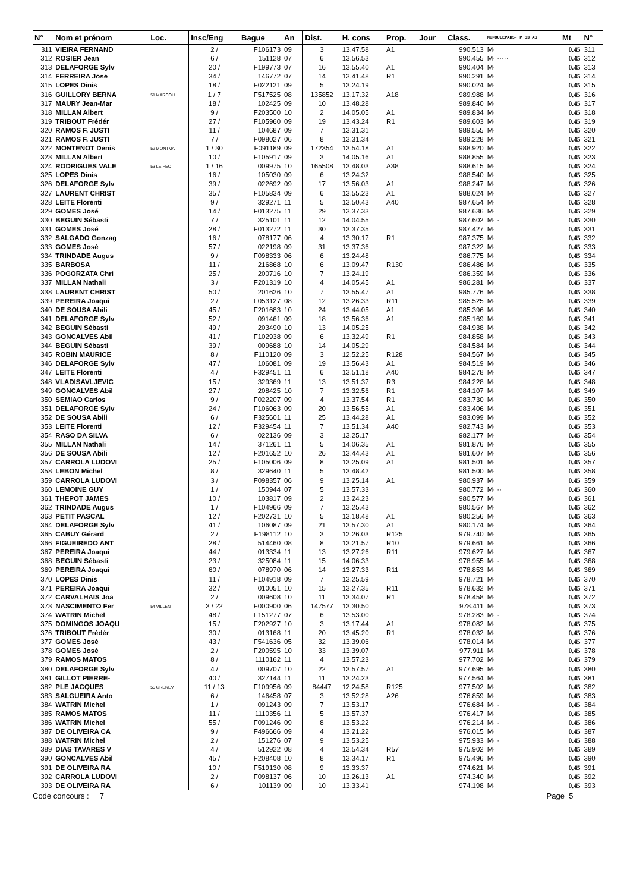| N° | Nom et prénom | Loc. | Insc/Eng | Bague | An | Dist. | H. cons | Prop. | Jour | Class. | MUPOULEPAR5- P S3 AS | Mt | N° |
| --- | --- | --- | --- | --- | --- | --- | --- | --- | --- | --- | --- | --- | --- |
| 311 | VIEIRA FERNAND | | 2 / | F106173 | 09 | 3 | 13.47.58 | A1 | | 990.513 | M· | 0.45 | 311 |
| 312 | ROSIER Jean | | 6 / | 151128 | 07 | 6 | 13.56.53 | | | 990.455 | M· ····· | 0.45 | 312 |
| 313 | DELAFORGE Sylv | | 20 / | F199773 | 07 | 16 | 13.55.40 | A1 | | 990.404 | M· | 0.45 | 313 |
| 314 | FERREIRA Jose | | 34 / | 146772 | 07 | 14 | 13.41.48 | R1 | | 990.291 | M· | 0.45 | 314 |
| 315 | LOPES Dinis | | 18 / | F022121 | 09 | 5 | 13.24.19 | | | 990.024 | M· | 0.45 | 315 |
| 316 | GUILLORY BERNA | 51 MARCOU | 1 / 7 | F517525 | 08 | 135852 | 13.17.32 | A18 | | 989.988 | M· | 0.45 | 316 |
| 317 | MAURY Jean-Mar | | 18 / | 102425 | 09 | 10 | 13.48.28 | | | 989.840 | M· | 0.45 | 317 |
| 318 | MILLAN Albert | | 9 / | F203500 | 10 | 2 | 14.05.05 | A1 | | 989.834 | M· | 0.45 | 318 |
| 319 | TRIBOUT Frédér | | 27 / | F105960 | 09 | 19 | 13.43.24 | R1 | | 989.603 | M· | 0.45 | 319 |
| 320 | RAMOS F. JUSTI | | 11 / | 104687 | 09 | 7 | 13.31.31 | | | 989.555 | M· | 0.45 | 320 |
| 321 | RAMOS F. JUSTI | | 7 / | F098027 | 06 | 8 | 13.31.34 | | | 989.228 | M· | 0.45 | 321 |
| 322 | MONTENOT Denis | 52 MONTMA | 1 / 30 | F091189 | 09 | 172354 | 13.54.18 | A1 | | 988.920 | M· | 0.45 | 322 |
| 323 | MILLAN Albert | | 10 / | F105917 | 09 | 3 | 14.05.16 | A1 | | 988.855 | M· | 0.45 | 323 |
| 324 | RODRIGUES VALE | 53 LE PEC | 1 / 16 | 009975 | 10 | 165508 | 13.48.03 | A38 | | 988.615 | M· | 0.45 | 324 |
| 325 | LOPES Dinis | | 16 / | 105030 | 09 | 6 | 13.24.32 | | | 988.540 | M· | 0.45 | 325 |
| 326 | DELAFORGE Sylv | | 39 / | 022692 | 09 | 17 | 13.56.03 | A1 | | 988.247 | M· | 0.45 | 326 |
| 327 | LAURENT CHRIST | | 35 / | F105834 | 09 | 6 | 13.55.23 | A1 | | 988.024 | M· | 0.45 | 327 |
| 328 | LEITE Florenti | | 9 / | 329271 | 11 | 5 | 13.50.43 | A40 | | 987.654 | M· | 0.45 | 328 |
| 329 | GOMES José | | 14 / | F013275 | 11 | 29 | 13.37.33 | | | 987.636 | M· | 0.45 | 329 |
| 330 | BEGUIN Sébasti | | 7 / | 325101 | 11 | 12 | 14.04.55 | | | 987.602 | M· · | 0.45 | 330 |
| 331 | GOMES José | | 28 / | F013272 | 11 | 30 | 13.37.35 | | | 987.427 | M· | 0.45 | 331 |
| 332 | SALGADO Gonzag | | 16 / | 078177 | 06 | 4 | 13.30.17 | R1 | | 987.375 | M· | 0.45 | 332 |
| 333 | GOMES José | | 57 / | 022198 | 09 | 31 | 13.37.36 | | | 987.322 | M· | 0.45 | 333 |
| 334 | TRINDADE Augus | | 9 / | F098333 | 06 | 6 | 13.24.48 | | | 986.775 | M· | 0.45 | 334 |
| 335 | BARBOSA | | 11 / | 216868 | 10 | 6 | 13.09.47 | R130 | | 986.486 | M· | 0.45 | 335 |
| 336 | POGORZATA Chri | | 25 / | 200716 | 10 | 7 | 13.24.19 | | | 986.359 | M· | 0.45 | 336 |
| 337 | MILLAN Nathali | | 3 / | F201319 | 10 | 4 | 14.05.45 | A1 | | 986.281 | M· | 0.45 | 337 |
| 338 | LAURENT CHRIST | | 50 / | 201626 | 10 | 7 | 13.55.47 | A1 | | 985.776 | M· | 0.45 | 338 |
| 339 | PEREIRA Joaqui | | 2 / | F053127 | 08 | 12 | 13.26.33 | R11 | | 985.525 | M· | 0.45 | 339 |
| 340 | DE SOUSA Abili | | 45 / | F201683 | 10 | 24 | 13.44.05 | A1 | | 985.396 | M· | 0.45 | 340 |
| 341 | DELAFORGE Sylv | | 52 / | 091461 | 09 | 18 | 13.56.36 | A1 | | 985.169 | M· | 0.45 | 341 |
| 342 | BEGUIN Sébasti | | 49 / | 203490 | 10 | 13 | 14.05.25 | | | 984.938 | M· | 0.45 | 342 |
| 343 | GONCALVES Abil | | 41 / | F102938 | 09 | 6 | 13.32.49 | R1 | | 984.858 | M· | 0.45 | 343 |
| 344 | BEGUIN Sébasti | | 39 / | 009688 | 10 | 14 | 14.05.29 | | | 984.584 | M· | 0.45 | 344 |
| 345 | ROBIN MAURICE | | 8 / | F110120 | 09 | 3 | 12.52.25 | R128 | | 984.567 | M· | 0.45 | 345 |
| 346 | DELAFORGE Sylv | | 47 / | 106081 | 09 | 19 | 13.56.43 | A1 | | 984.519 | M· | 0.45 | 346 |
| 347 | LEITE Florenti | | 4 / | F329451 | 11 | 6 | 13.51.18 | A40 | | 984.278 | M· | 0.45 | 347 |
| 348 | VLADISAVLJEVIC | | 15 / | 329369 | 11 | 13 | 13.51.37 | R3 | | 984.228 | M· | 0.45 | 348 |
| 349 | GONCALVES Abil | | 27 / | 208425 | 10 | 7 | 13.32.56 | R1 | | 984.107 | M· | 0.45 | 349 |
| 350 | SEMIAO Carlos | | 9 / | F022207 | 09 | 4 | 13.37.54 | R1 | | 983.730 | M· | 0.45 | 350 |
| 351 | DELAFORGE Sylv | | 24 / | F106063 | 09 | 20 | 13.56.55 | A1 | | 983.406 | M· | 0.45 | 351 |
| 352 | DE SOUSA Abili | | 6 / | F325601 | 11 | 25 | 13.44.28 | A1 | | 983.099 | M· | 0.45 | 352 |
| 353 | LEITE Florenti | | 12 / | F329454 | 11 | 7 | 13.51.34 | A40 | | 982.743 | M· | 0.45 | 353 |
| 354 | RASO DA SILVA | | 6 / | 022136 | 09 | 3 | 13.25.17 | | | 982.177 | M· | 0.45 | 354 |
| 355 | MILLAN Nathali | | 14 / | 371261 | 11 | 5 | 14.06.35 | A1 | | 981.876 | M· | 0.45 | 355 |
| 356 | DE SOUSA Abili | | 12 / | F201652 | 10 | 26 | 13.44.43 | A1 | | 981.607 | M· | 0.45 | 356 |
| 357 | CARROLA LUDOVI | | 25 / | F105006 | 09 | 8 | 13.25.09 | A1 | | 981.501 | M· | 0.45 | 357 |
| 358 | LEBON Michel | | 8 / | 329640 | 11 | 5 | 13.48.42 | | | 981.500 | M· | 0.45 | 358 |
| 359 | CARROLA LUDOVI | | 3 / | F098357 | 06 | 9 | 13.25.14 | A1 | | 980.937 | M· | 0.45 | 359 |
| 360 | LEMOINE GUY | | 1 / | 150944 | 07 | 5 | 13.57.33 | | | 980.772 | M· ·· | 0.45 | 360 |
| 361 | THEPOT JAMES | | 10 / | 103817 | 09 | 2 | 13.24.23 | | | 980.577 | M· | 0.45 | 361 |
| 362 | TRINDADE Augus | | 1 / | F104966 | 09 | 7 | 13.25.43 | | | 980.567 | M· | 0.45 | 362 |
| 363 | PETIT PASCAL | | 12 / | F202731 | 10 | 5 | 13.18.48 | A1 | | 980.256 | M· | 0.45 | 363 |
| 364 | DELAFORGE Sylv | | 41 / | 106087 | 09 | 21 | 13.57.30 | A1 | | 980.174 | M· | 0.45 | 364 |
| 365 | CABUY Gérard | | 2 / | F198112 | 10 | 3 | 12.26.03 | R125 | | 979.740 | M· | 0.45 | 365 |
| 366 | FIGUEIREDO ANT | | 28 / | 514460 | 08 | 8 | 13.21.57 | R10 | | 979.661 | M· | 0.45 | 366 |
| 367 | PEREIRA Joaqui | | 44 / | 013334 | 11 | 13 | 13.27.26 | R11 | | 979.627 | M· | 0.45 | 367 |
| 368 | BEGUIN Sébasti | | 23 / | 325084 | 11 | 15 | 14.06.33 | | | 978.955 | M· · | 0.45 | 368 |
| 369 | PEREIRA Joaqui | | 60 / | 078970 | 06 | 14 | 13.27.33 | R11 | | 978.853 | M· | 0.45 | 369 |
| 370 | LOPES Dinis | | 11 / | F104918 | 09 | 7 | 13.25.59 | | | 978.721 | M· | 0.45 | 370 |
| 371 | PEREIRA Joaqui | | 32 / | 010051 | 10 | 15 | 13.27.35 | R11 | | 978.632 | M· | 0.45 | 371 |
| 372 | CARVALHAIS Joa | | 2 / | 009608 | 10 | 11 | 13.34.07 | R1 | | 978.458 | M· | 0.45 | 372 |
| 373 | NASCIMENTO Fer | 54 VILLEN | 3 / 22 | F000900 | 06 | 147577 | 13.30.50 | | | 978.411 | M· | 0.45 | 373 |
| 374 | WATRIN Michel | | 48 / | F151277 | 07 | 6 | 13.53.00 | | | 978.283 | M· · | 0.45 | 374 |
| 375 | DOMINGOS JOAQU | | 15 / | F202927 | 10 | 3 | 13.17.44 | A1 | | 978.082 | M· | 0.45 | 375 |
| 376 | TRIBOUT Frédér | | 30 / | 013168 | 11 | 20 | 13.45.20 | R1 | | 978.032 | M· | 0.45 | 376 |
| 377 | GOMES José | | 43 / | F541636 | 05 | 32 | 13.39.06 | | | 978.014 | M· | 0.45 | 377 |
| 378 | GOMES José | | 2 / | F200595 | 10 | 33 | 13.39.07 | | | 977.911 | M· | 0.45 | 378 |
| 379 | RAMOS MATOS | | 8 / | 1110162 | 11 | 4 | 13.57.23 | | | 977.702 | M· | 0.45 | 379 |
| 380 | DELAFORGE Sylv | | 4 / | 009707 | 10 | 22 | 13.57.57 | A1 | | 977.695 | M· | 0.45 | 380 |
| 381 | GILLOT PIERRE- | | 40 / | 327144 | 11 | 11 | 13.24.23 | | | 977.564 | M· | 0.45 | 381 |
| 382 | PLE JACQUES | 55 GRENEV | 11 / 13 | F109956 | 09 | 84447 | 12.24.58 | R125 | | 977.502 | M· | 0.45 | 382 |
| 383 | SALGUEIRA Anto | | 6 / | 146458 | 07 | 3 | 13.52.28 | A26 | | 976.859 | M· | 0.45 | 383 |
| 384 | WATRIN Michel | | 1 / | 091243 | 09 | 7 | 13.53.17 | | | 976.684 | M· · | 0.45 | 384 |
| 385 | RAMOS MATOS | | 11 / | 1110356 | 11 | 5 | 13.57.37 | | | 976.417 | M· | 0.45 | 385 |
| 386 | WATRIN Michel | | 55 / | F091246 | 09 | 8 | 13.53.22 | | | 976.214 | M· · | 0.45 | 386 |
| 387 | DE OLIVEIRA CA | | 9 / | F496666 | 09 | 4 | 13.21.22 | | | 976.015 | M· | 0.45 | 387 |
| 388 | WATRIN Michel | | 2 / | 151276 | 07 | 9 | 13.53.25 | | | 975.933 | M· · | 0.45 | 388 |
| 389 | DIAS TAVARES V | | 4 / | 512922 | 08 | 4 | 13.54.34 | R57 | | 975.902 | M· | 0.45 | 389 |
| 390 | GONCALVES Abil | | 45 / | F208408 | 10 | 8 | 13.34.17 | R1 | | 975.496 | M· | 0.45 | 390 |
| 391 | DE OLIVEIRA RA | | 10 / | F519130 | 08 | 9 | 13.33.37 | | | 974.621 | M· | 0.45 | 391 |
| 392 | CARROLA LUDOVI | | 2 / | F098137 | 06 | 10 | 13.26.13 | A1 | | 974.340 | M· | 0.45 | 392 |
| 393 | DE OLIVEIRA RA | | 6 / | 101139 | 09 | 10 | 13.33.41 | | | 974.198 | M· | 0.45 | 393 |
Code concours : 7 Page 5